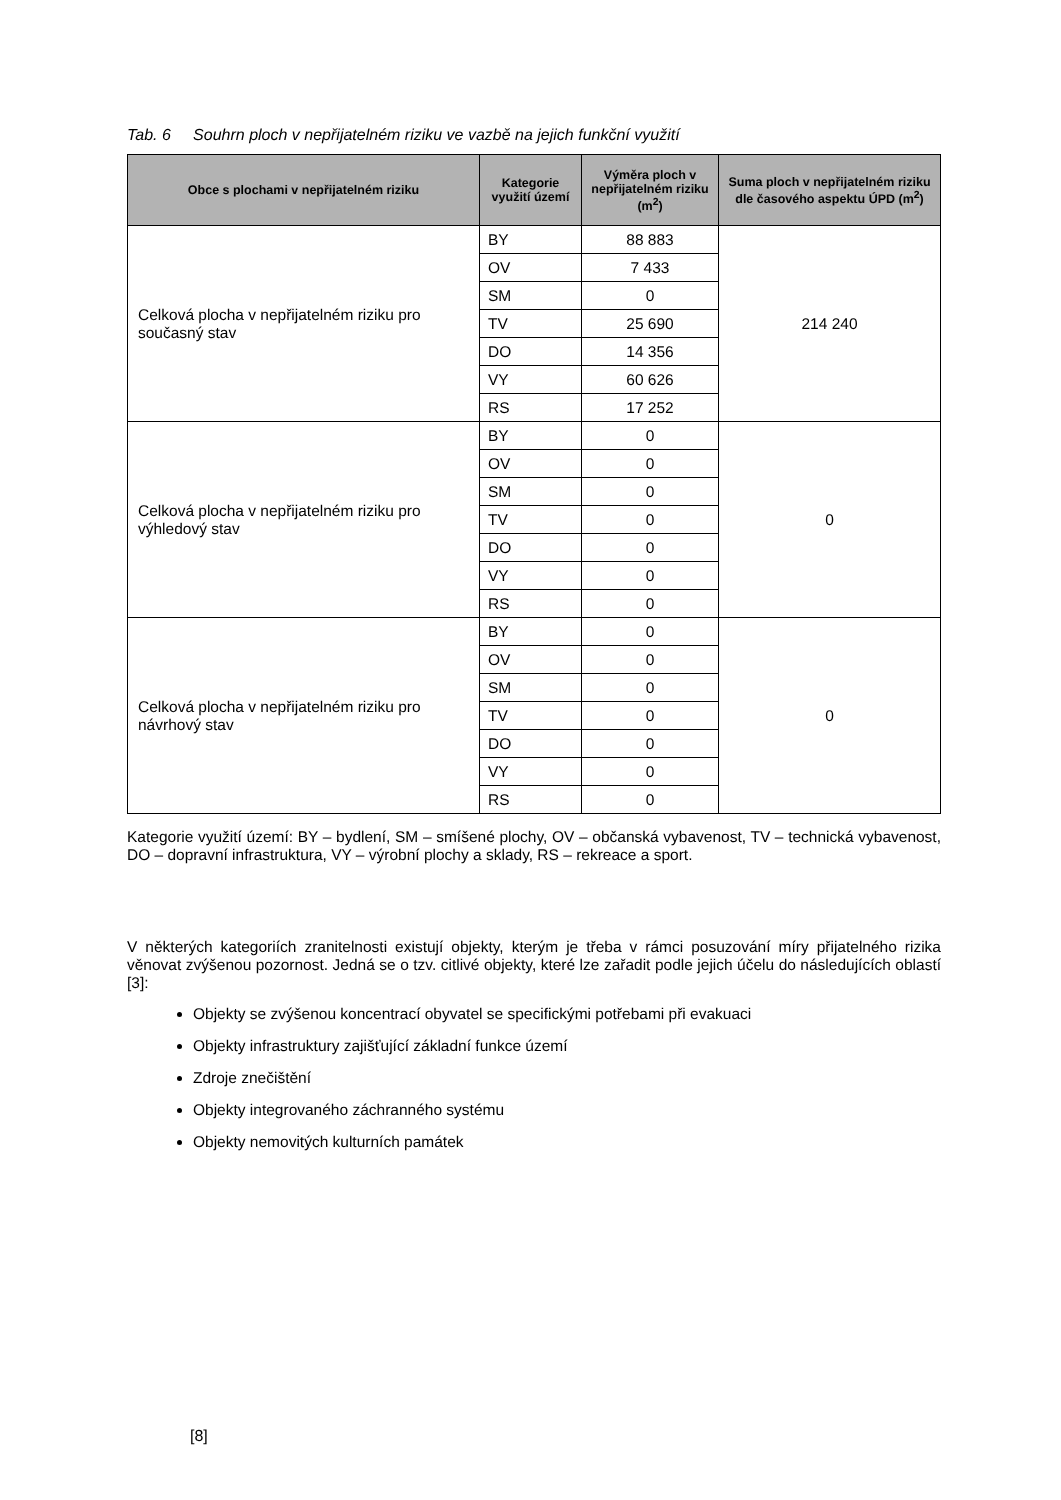Tab. 6 Souhrn ploch v nepřijatelném riziku ve vazbě na jejich funkční využití
| Obce s plochami v nepřijatelném riziku | Kategorie využití území | Výměra ploch v nepřijatelném riziku (m<sup>2</sup>) | Suma ploch v nepřijatelném riziku dle časového aspektu ÚPD (m<sup>2</sup>) |
| --- | --- | --- | --- |
| Celková plocha v nepřijatelném riziku pro současný stav | BY | 88 883 | 214 240 |
| | OV | 7 433 | |
| | SM | 0 | |
| | TV | 25 690 | |
| | DO | 14 356 | |
| | VY | 60 626 | |
| | RS | 17 252 | |
| Celková plocha v nepřijatelném riziku pro výhledový stav | BY | 0 | 0 |
| | OV | 0 | |
| | SM | 0 | |
| | TV | 0 | |
| | DO | 0 | |
| | VY | 0 | |
| | RS | 0 | |
| Celková plocha v nepřijatelném riziku pro návrhový stav | BY | 0 | 0 |
| | OV | 0 | |
| | SM | 0 | |
| | TV | 0 | |
| | DO | 0 | |
| | VY | 0 | |
| | RS | 0 | |
Kategorie využití území: BY – bydlení, SM – smíšené plochy, OV – občanská vybavenost, TV – technická vybavenost, DO – dopravní infrastruktura, VY – výrobní plochy a sklady, RS – rekreace a sport.
V některých kategoriích zranitelnosti existují objekty, kterým je třeba v rámci posuzování míry přijatelného rizika věnovat zvýšenou pozornost. Jedná se o tzv. citlivé objekty, které lze zařadit podle jejich účelu do následujících oblastí [3]:
Objekty se zvýšenou koncentrací obyvatel se specifickými potřebami při evakuaci
Objekty infrastruktury zajišťující základní funkce území
Zdroje znečištění
Objekty integrovaného záchranného systému
Objekty nemovitých kulturních památek
[8]